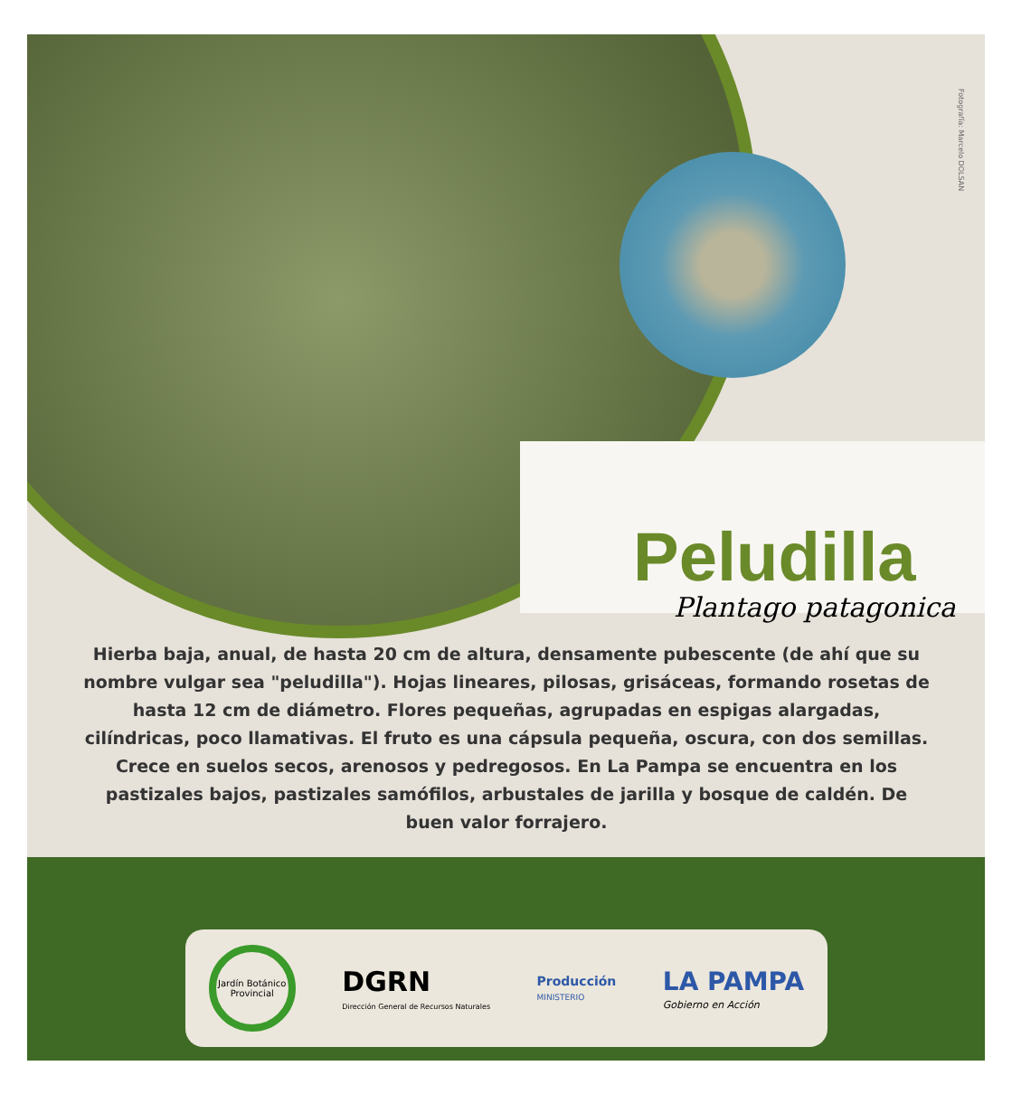Fotografía: Marcelo DOLSAN
Peludilla
Plantago patagonica
Hierba baja, anual, de hasta 20 cm de altura, densamente pubescente (de ahí que su nombre vulgar sea "peludilla"). Hojas lineares, pilosas, grisáceas, formando rosetas de hasta 12 cm de diámetro. Flores pequeñas, agrupadas en espigas alargadas, cilíndricas, poco llamativas. El fruto es una cápsula pequeña, oscura, con dos semillas. Crece en suelos secos, arenosos y pedregosos. En La Pampa se encuentra en los pastizales bajos, pastizales samófilos, arbustales de jarilla y bosque de caldén. De buen valor forrajero.
Jardín Botánico Provincial
DGRN
Dirección General de Recursos Naturales
Producción
MINISTERIO
LA PAMPA
Gobierno en Acción